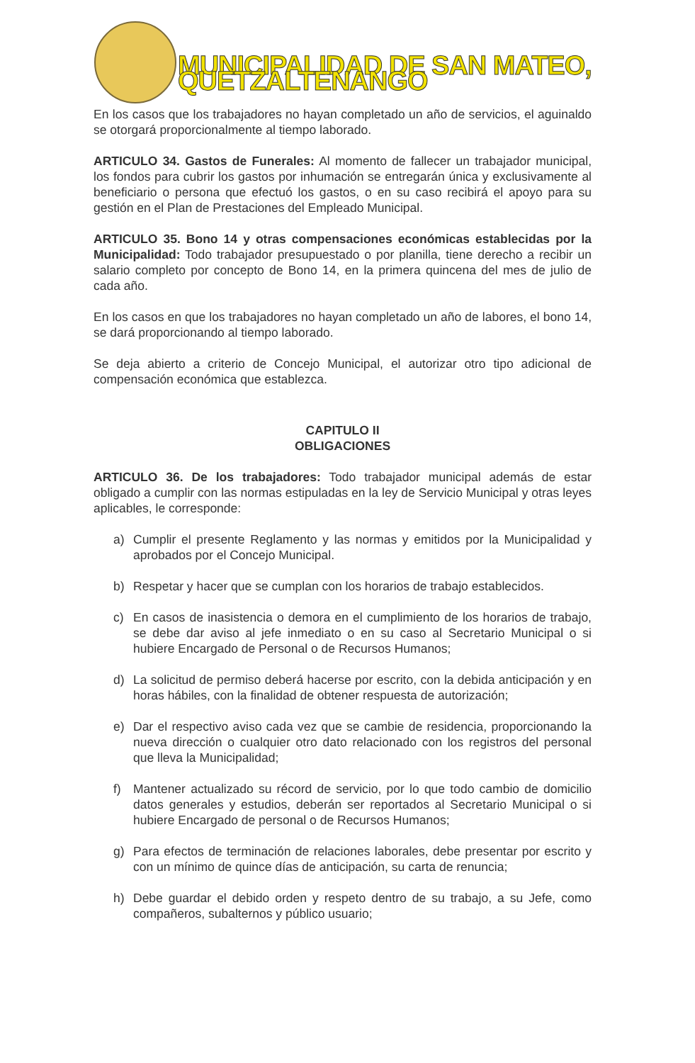MUNICIPALIDAD DE SAN MATEO, QUETZALTENANGO
En los casos que los trabajadores no hayan completado un año de servicios, el aguinaldo se otorgará proporcionalmente al tiempo laborado.
ARTICULO 34. Gastos de Funerales: Al momento de fallecer un trabajador municipal, los fondos para cubrir los gastos por inhumación se entregarán única y exclusivamente al beneficiario o persona que efectuó los gastos, o en su caso recibirá el apoyo para su gestión en el Plan de Prestaciones del Empleado Municipal.
ARTICULO 35. Bono 14 y otras compensaciones económicas establecidas por la Municipalidad: Todo trabajador presupuestado o por planilla, tiene derecho a recibir un salario completo por concepto de Bono 14, en la primera quincena del mes de julio de cada año.
En los casos en que los trabajadores no hayan completado un año de labores, el bono 14, se dará proporcionando al tiempo laborado.
Se deja abierto a criterio de Concejo Municipal, el autorizar otro tipo adicional de compensación económica que establezca.
CAPITULO II
OBLIGACIONES
ARTICULO 36. De los trabajadores: Todo trabajador municipal además de estar obligado a cumplir con las normas estipuladas en la ley de Servicio Municipal y otras leyes aplicables, le corresponde:
a) Cumplir el presente Reglamento y las normas y emitidos por la Municipalidad y aprobados por el Concejo Municipal.
b) Respetar y hacer que se cumplan con los horarios de trabajo establecidos.
c) En casos de inasistencia o demora en el cumplimiento de los horarios de trabajo, se debe dar aviso al jefe inmediato o en su caso al Secretario Municipal o si hubiere Encargado de Personal o de Recursos Humanos;
d) La solicitud de permiso deberá hacerse por escrito, con la debida anticipación y en horas hábiles, con la finalidad de obtener respuesta de autorización;
e) Dar el respectivo aviso cada vez que se cambie de residencia, proporcionando la nueva dirección o cualquier otro dato relacionado con los registros del personal que lleva la Municipalidad;
f) Mantener actualizado su récord de servicio, por lo que todo cambio de domicilio datos generales y estudios, deberán ser reportados al Secretario Municipal o si hubiere Encargado de personal o de Recursos Humanos;
g) Para efectos de terminación de relaciones laborales, debe presentar por escrito y con un mínimo de quince días de anticipación, su carta de renuncia;
h) Debe guardar el debido orden y respeto dentro de su trabajo, a su Jefe, como compañeros, subalternos y público usuario;